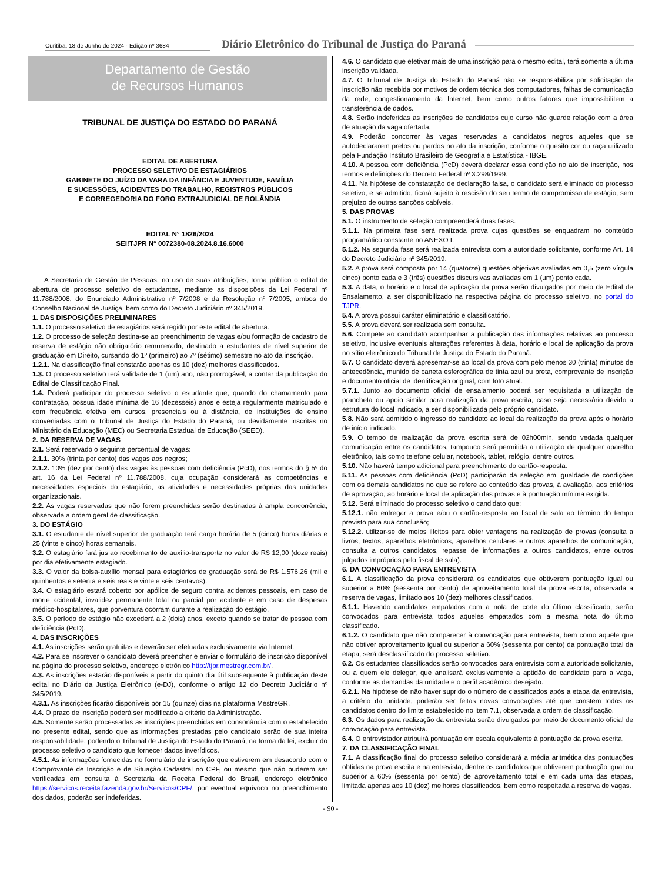Curitiba, 18 de Junho de 2024 - Edição nº 3684
Diário Eletrônico do Tribunal de Justiça do Paraná
Departamento de Gestão
de Recursos Humanos
TRIBUNAL DE JUSTIÇA DO ESTADO DO PARANÁ
EDITAL DE ABERTURA
PROCESSO SELETIVO DE ESTAGIÁRIOS
GABINETE DO JUÍZO DA VARA DA INFÂNCIA E JUVENTUDE, FAMÍLIA
E SUCESSÕES, ACIDENTES DO TRABALHO, REGISTROS PÚBLICOS
E CORREGEDORIA DO FORO EXTRAJUDICIAL DE ROLÂNDIA
EDITAL N° 1826/2024
SEI!TJPR N° 0072380-08.2024.8.16.6000
A Secretaria de Gestão de Pessoas, no uso de suas atribuições, torna público o edital de abertura de processo seletivo de estudantes, mediante as disposições da Lei Federal nº 11.788/2008, do Enunciado Administrativo nº 7/2008 e da Resolução nº 7/2005, ambos do Conselho Nacional de Justiça, bem como do Decreto Judiciário nº 345/2019.
1. DAS DISPOSIÇÕES PRELIMINARES
1.1. O processo seletivo de estagiários será regido por este edital de abertura.
1.2. O processo de seleção destina-se ao preenchimento de vagas e/ou formação de cadastro de reserva de estágio não obrigatório remunerado, destinado a estudantes de nível superior de graduação em Direito, cursando do 1º (primeiro) ao 7º (sétimo) semestre no ato da inscrição.
1.2.1. Na classificação final constarão apenas os 10 (dez) melhores classificados.
1.3. O processo seletivo terá validade de 1 (um) ano, não prorrogável, a contar da publicação do Edital de Classificação Final.
1.4. Poderá participar do processo seletivo o estudante que, quando do chamamento para contratação, possua idade mínima de 16 (dezesseis) anos e esteja regularmente matriculado e com frequência efetiva em cursos, presenciais ou à distância, de instituições de ensino conveniadas com o Tribunal de Justiça do Estado do Paraná, ou devidamente inscritas no Ministério da Educação (MEC) ou Secretaria Estadual de Educação (SEED).
2. DA RESERVA DE VAGAS
2.1. Será reservado o seguinte percentual de vagas:
2.1.1. 30% (trinta por cento) das vagas aos negros;
2.1.2. 10% (dez por cento) das vagas às pessoas com deficiência (PcD), nos termos do § 5º do art. 16 da Lei Federal nº 11.788/2008, cuja ocupação considerará as competências e necessidades especiais do estagiário, as atividades e necessidades próprias das unidades organizacionais.
2.2. As vagas reservadas que não forem preenchidas serão destinadas à ampla concorrência, observada a ordem geral de classificação.
3. DO ESTÁGIO
3.1. O estudante de nível superior de graduação terá carga horária de 5 (cinco) horas diárias e 25 (vinte e cinco) horas semanais.
3.2. O estagiário fará jus ao recebimento de auxílio-transporte no valor de R$ 12,00 (doze reais) por dia efetivamente estagiado.
3.3. O valor da bolsa-auxílio mensal para estagiários de graduação será de R$ 1.576,26 (mil e quinhentos e setenta e seis reais e vinte e seis centavos).
3.4. O estagiário estará coberto por apólice de seguro contra acidentes pessoais, em caso de morte acidental, invalidez permanente total ou parcial por acidente e em caso de despesas médico-hospitalares, que porventura ocorram durante a realização do estágio.
3.5. O período de estágio não excederá a 2 (dois) anos, exceto quando se tratar de pessoa com deficiência (PcD).
4. DAS INSCRIÇÕES
4.1. As inscrições serão gratuitas e deverão ser efetuadas exclusivamente via Internet.
4.2. Para se inscrever o candidato deverá preencher e enviar o formulário de inscrição disponível na página do processo seletivo, endereço eletrônico http://tjpr.mestregr.com.br/.
4.3. As inscrições estarão disponíveis a partir do quinto dia útil subsequente à publicação deste edital no Diário da Justiça Eletrônico (e-DJ), conforme o artigo 12 do Decreto Judiciário nº 345/2019.
4.3.1. As inscrições ficarão disponíveis por 15 (quinze) dias na plataforma MestreGR.
4.4. O prazo de inscrição poderá ser modificado a critério da Administração.
4.5. Somente serão processadas as inscrições preenchidas em consonância com o estabelecido no presente edital, sendo que as informações prestadas pelo candidato serão de sua inteira responsabilidade, podendo o Tribunal de Justiça do Estado do Paraná, na forma da lei, excluir do processo seletivo o candidato que fornecer dados inverídicos.
4.5.1. As informações fornecidas no formulário de inscrição que estiverem em desacordo com o Comprovante de Inscrição e de Situação Cadastral no CPF, ou mesmo que não puderem ser verificadas em consulta à Secretaria da Receita Federal do Brasil, endereço eletrônico https://servicos.receita.fazenda.gov.br/Servicos/CPF/, por eventual equívoco no preenchimento dos dados, poderão ser indeferidas.
4.6. O candidato que efetivar mais de uma inscrição para o mesmo edital, terá somente a última inscrição validada.
4.7. O Tribunal de Justiça do Estado do Paraná não se responsabiliza por solicitação de inscrição não recebida por motivos de ordem técnica dos computadores, falhas de comunicação da rede, congestionamento da Internet, bem como outros fatores que impossibilitem a transferência de dados.
4.8. Serão indeferidas as inscrições de candidatos cujo curso não guarde relação com a área de atuação da vaga ofertada.
4.9. Poderão concorrer às vagas reservadas a candidatos negros aqueles que se autodeclararem pretos ou pardos no ato da inscrição, conforme o quesito cor ou raça utilizado pela Fundação Instituto Brasileiro de Geografia e Estatística - IBGE.
4.10. A pessoa com deficiência (PcD) deverá declarar essa condição no ato de inscrição, nos termos e definições do Decreto Federal nº 3.298/1999.
4.11. Na hipótese de constatação de declaração falsa, o candidato será eliminado do processo seletivo, e se admitido, ficará sujeito à rescisão do seu termo de compromisso de estágio, sem prejuízo de outras sanções cabíveis.
5. DAS PROVAS
5.1. O instrumento de seleção compreenderá duas fases.
5.1.1. Na primeira fase será realizada prova cujas questões se enquadram no conteúdo programático constante no ANEXO I.
5.1.2. Na segunda fase será realizada entrevista com a autoridade solicitante, conforme Art. 14 do Decreto Judiciário nº 345/2019.
5.2. A prova será composta por 14 (quatorze) questões objetivas avaliadas em 0,5 (zero vírgula cinco) ponto cada e 3 (três) questões discursivas avaliadas em 1 (um) ponto cada.
5.3. A data, o horário e o local de aplicação da prova serão divulgados por meio de Edital de Ensalamento, a ser disponibilizado na respectiva página do processo seletivo, no portal do TJPR.
5.4. A prova possui caráter eliminatório e classificatório.
5.5. A prova deverá ser realizada sem consulta.
5.6. Compete ao candidato acompanhar a publicação das informações relativas ao processo seletivo, inclusive eventuais alterações referentes à data, horário e local de aplicação da prova no sítio eletrônico do Tribunal de Justiça do Estado do Paraná.
5.7. O candidato deverá apresentar-se ao local da prova com pelo menos 30 (trinta) minutos de antecedência, munido de caneta esferográfica de tinta azul ou preta, comprovante de inscrição e documento oficial de identificação original, com foto atual.
5.7.1. Junto ao documento oficial de ensalamento poderá ser requisitada a utilização de prancheta ou apoio similar para realização da prova escrita, caso seja necessário devido a estrutura do local indicado, a ser disponibilizada pelo próprio candidato.
5.8. Não será admitido o ingresso do candidato ao local da realização da prova após o horário de início indicado.
5.9. O tempo de realização da prova escrita será de 02h00min, sendo vedada qualquer comunicação entre os candidatos, tampouco será permitida a utilização de qualquer aparelho eletrônico, tais como telefone celular, notebook, tablet, relógio, dentre outros.
5.10. Não haverá tempo adicional para preenchimento do cartão-resposta.
5.11. As pessoas com deficiência (PcD) participarão da seleção em igualdade de condições com os demais candidatos no que se refere ao conteúdo das provas, à avaliação, aos critérios de aprovação, ao horário e local de aplicação das provas e à pontuação mínima exigida.
5.12. Será eliminado do processo seletivo o candidato que:
5.12.1. não entregar a prova e/ou o cartão-resposta ao fiscal de sala ao término do tempo previsto para sua conclusão;
5.12.2. utilizar-se de meios ilícitos para obter vantagens na realização de provas (consulta a livros, textos, aparelhos eletrônicos, aparelhos celulares e outros aparelhos de comunicação, consulta a outros candidatos, repasse de informações a outros candidatos, entre outros julgados impróprios pelo fiscal de sala).
6. DA CONVOCAÇÃO PARA ENTREVISTA
6.1. A classificação da prova considerará os candidatos que obtiverem pontuação igual ou superior a 60% (sessenta por cento) de aproveitamento total da prova escrita, observada a reserva de vagas, limitado aos 10 (dez) melhores classificados.
6.1.1. Havendo candidatos empatados com a nota de corte do último classificado, serão convocados para entrevista todos aqueles empatados com a mesma nota do último classificado.
6.1.2. O candidato que não comparecer à convocação para entrevista, bem como aquele que não obtiver aproveitamento igual ou superior a 60% (sessenta por cento) da pontuação total da etapa, será desclassificado do processo seletivo.
6.2. Os estudantes classificados serão convocados para entrevista com a autoridade solicitante, ou a quem ele delegar, que analisará exclusivamente a aptidão do candidato para a vaga, conforme as demandas da unidade e o perfil acadêmico desejado.
6.2.1. Na hipótese de não haver suprido o número de classificados após a etapa da entrevista, a critério da unidade, poderão ser feitas novas convocações até que constem todos os candidatos dentro do limite estabelecido no item 7.1, observada a ordem de classificação.
6.3. Os dados para realização da entrevista serão divulgados por meio de documento oficial de convocação para entrevista.
6.4. O entrevistador atribuirá pontuação em escala equivalente à pontuação da prova escrita.
7. DA CLASSIFICAÇÃO FINAL
7.1. A classificação final do processo seletivo considerará a média aritmética das pontuações obtidas na prova escrita e na entrevista, dentre os candidatos que obtiverem pontuação igual ou superior a 60% (sessenta por cento) de aproveitamento total e em cada uma das etapas, limitada apenas aos 10 (dez) melhores classificados, bem como respeitada a reserva de vagas.
- 90 -